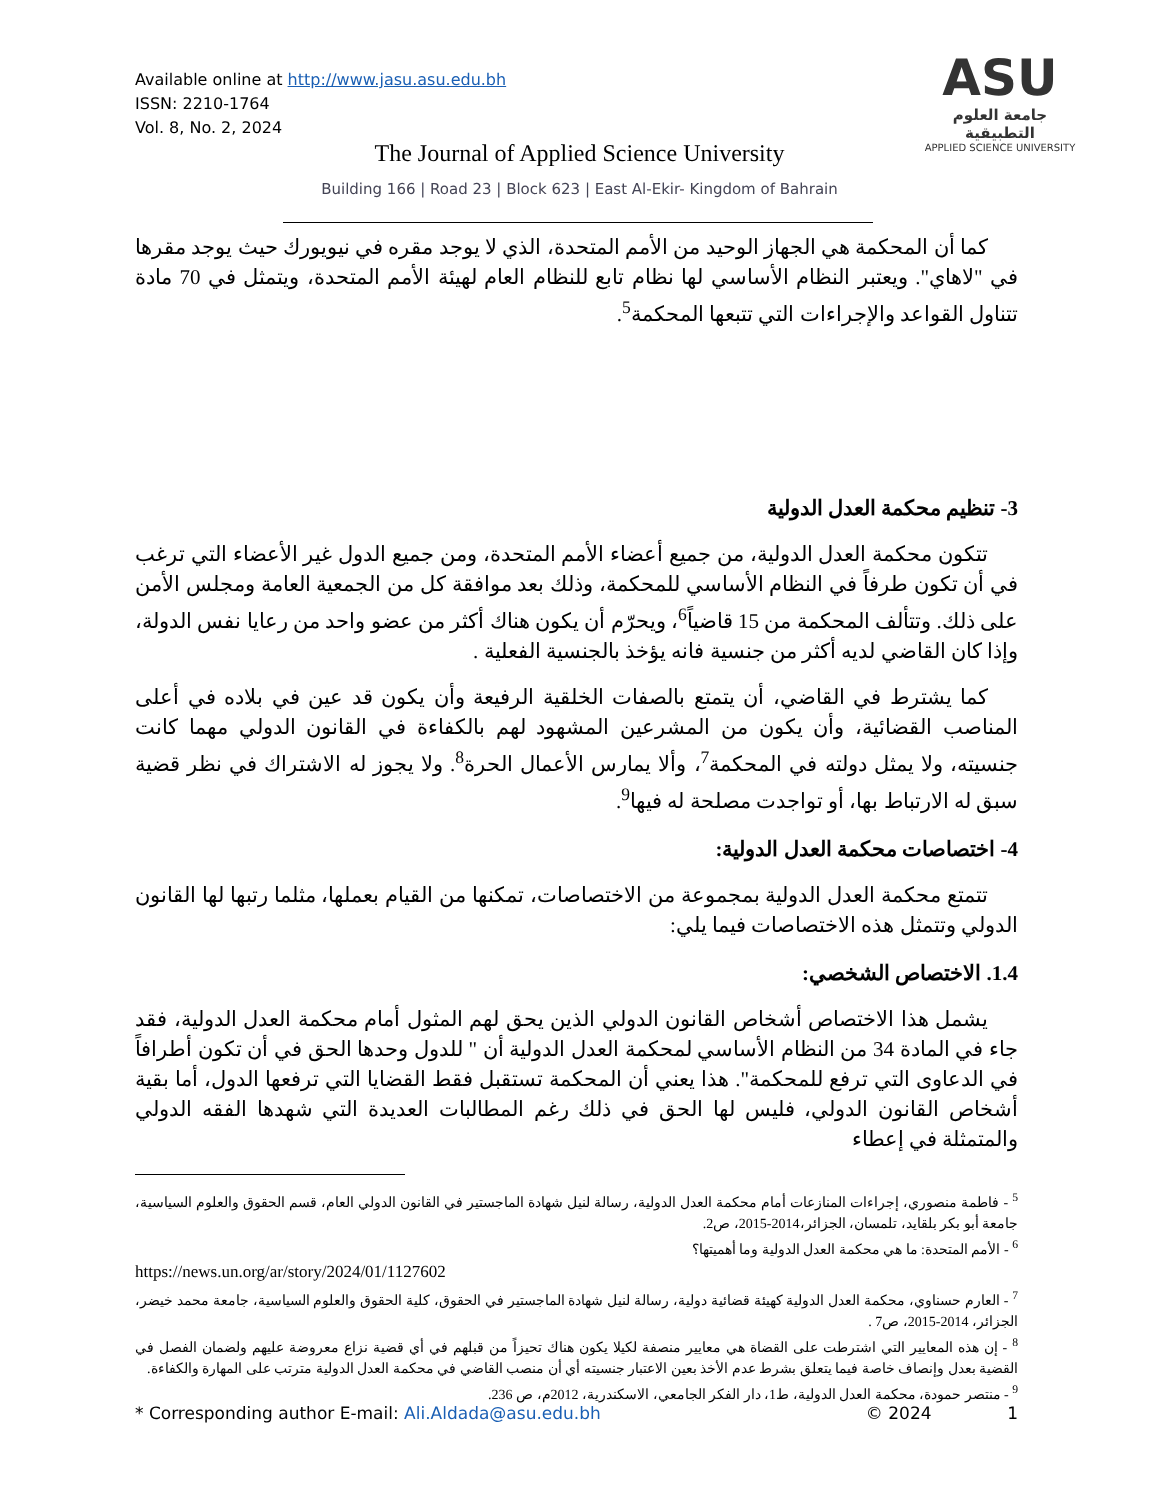Available online at http://www.jasu.asu.edu.bh
ISSN: 2210-1764
Vol. 8, No. 2, 2024
ASU
جامعة العلوم التطبيقية
APPLIED SCIENCE UNIVERSITY
The Journal of Applied Science University
Building 166 | Road 23 | Block 623 | East Al-Ekir- Kingdom of Bahrain
كما أن المحكمة هي الجهاز الوحيد من الأمم المتحدة، الذي لا يوجد مقره في نيويورك حيث يوجد مقرها في "لاهاي". ويعتبر النظام الأساسي لها نظام تابع للنظام العام لهيئة الأمم المتحدة، ويتمثل في 70 مادة تتناول القواعد والإجراءات التي تتبعها المحكمة<sup>5</sup>.
3- تنظيم محكمة العدل الدولية
تتكون محكمة العدل الدولية، من جميع أعضاء الأمم المتحدة، ومن جميع الدول غير الأعضاء التي ترغب في أن تكون طرفاً في النظام الأساسي للمحكمة، وذلك بعد موافقة كل من الجمعية العامة ومجلس الأمن على ذلك. وتتألف المحكمة من 15 قاضياً<sup>6</sup>، ويحرّم أن يكون هناك أكثر من عضو واحد من رعايا نفس الدولة، وإذا كان القاضي لديه أكثر من جنسية فانه يؤخذ بالجنسية الفعلية .
كما يشترط في القاضي، أن يتمتع بالصفات الخلقية الرفيعة وأن يكون قد عين في بلاده في أعلى المناصب القضائية، وأن يكون من المشرعين المشهود لهم بالكفاءة في القانون الدولي مهما كانت جنسيته، ولا يمثل دولته في المحكمة<sup>7</sup>، وألا يمارس الأعمال الحرة<sup>8</sup>. ولا يجوز له الاشتراك في نظر قضية سبق له الارتباط بها، أو تواجدت مصلحة له فيها<sup>9</sup>.
4- اختصاصات محكمة العدل الدولية:
تتمتع محكمة العدل الدولية بمجموعة من الاختصاصات، تمكنها من القيام بعملها، مثلما رتبها لها القانون الدولي وتتمثل هذه الاختصاصات فيما يلي:
1.4. الاختصاص الشخصي:
يشمل هذا الاختصاص أشخاص القانون الدولي الذين يحق لهم المثول أمام محكمة العدل الدولية، فقد جاء في المادة 34 من النظام الأساسي لمحكمة العدل الدولية أن " للدول وحدها الحق في أن تكون أطرافاً في الدعاوى التي ترفع للمحكمة". هذا يعني أن المحكمة تستقبل فقط القضايا التي ترفعها الدول، أما بقية أشخاص القانون الدولي، فليس لها الحق في ذلك رغم المطالبات العديدة التي شهدها الفقه الدولي والمتمثلة في إعطاء
<sup>5</sup> - فاطمة منصوري، إجراءات المنازعات أمام محكمة العدل الدولية، رسالة لنيل شهادة الماجستير في القانون الدولي العام، قسم الحقوق والعلوم السياسية، جامعة أبو بكر بلقايد، تلمسان، الجزائر،2014-2015، ص2.
<sup>6</sup> - الأمم المتحدة: ما هي محكمة العدل الدولية وما أهميتها؟
https://news.un.org/ar/story/2024/01/1127602
<sup>7</sup> - العارم حسناوي، محكمة العدل الدولية كهيئة قضائية دولية، رسالة لنيل شهادة الماجستير في الحقوق، كلية الحقوق والعلوم السياسية، جامعة محمد خيضر، الجزائر، 2014-2015، ص7 .
<sup>8</sup> - إن هذه المعايير التي اشترطت على القضاة هي معايير منصفة لكيلا يكون هناك تحيزاً من قبلهم في أي قضية نزاع معروضة عليهم ولضمان الفصل في القضية بعدل وإنصاف خاصة فيما يتعلق بشرط عدم الأخذ بعين الاعتبار جنسيته أي أن منصب القاضي في محكمة العدل الدولية مترتب على المهارة والكفاءة.
<sup>9</sup> - منتصر حمودة، محكمة العدل الدولية، ط1، دار الفكر الجامعي، الاسكندرية، 2012م، ص 236.
* Corresponding author E-mail: Ali.Aldada@asu.edu.bh © 2024 1